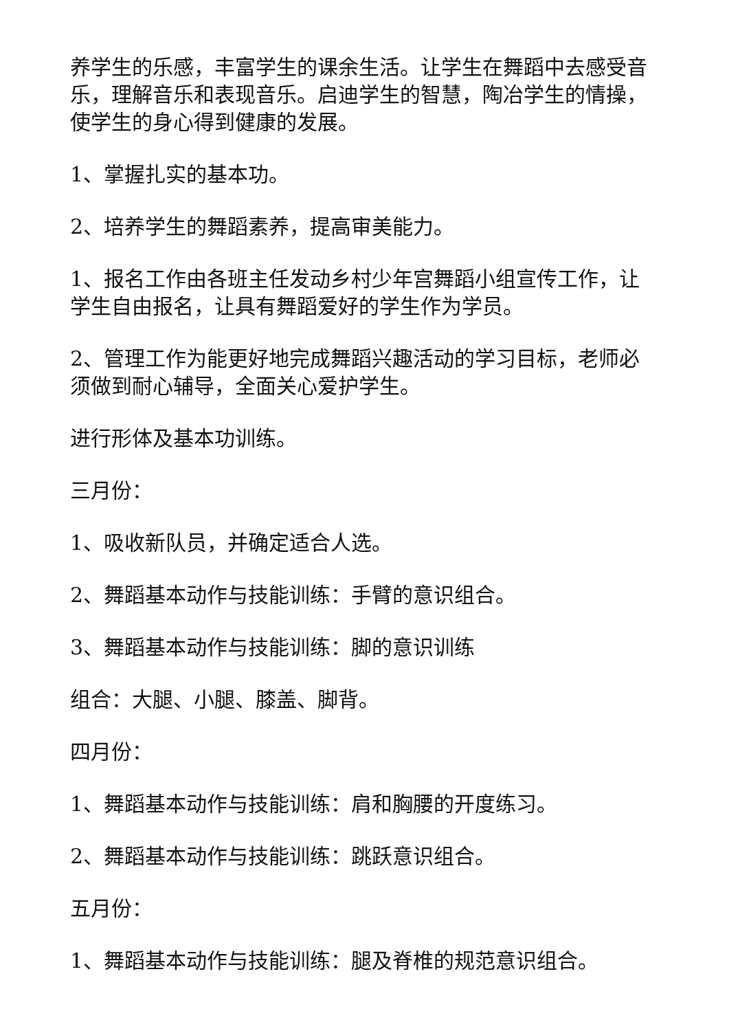养学生的乐感，丰富学生的课余生活。让学生在舞蹈中去感受音乐，理解音乐和表现音乐。启迪学生的智慧，陶冶学生的情操，使学生的身心得到健康的发展。
1、掌握扎实的基本功。
2、培养学生的舞蹈素养，提高审美能力。
1、报名工作由各班主任发动乡村少年宫舞蹈小组宣传工作，让学生自由报名，让具有舞蹈爱好的学生作为学员。
2、管理工作为能更好地完成舞蹈兴趣活动的学习目标，老师必须做到耐心辅导，全面关心爱护学生。
进行形体及基本功训练。
三月份：
1、吸收新队员，并确定适合人选。
2、舞蹈基本动作与技能训练：手臂的意识组合。
3、舞蹈基本动作与技能训练：脚的意识训练
组合：大腿、小腿、膝盖、脚背。
四月份：
1、舞蹈基本动作与技能训练：肩和胸腰的开度练习。
2、舞蹈基本动作与技能训练：跳跃意识组合。
五月份：
1、舞蹈基本动作与技能训练：腿及脊椎的规范意识组合。